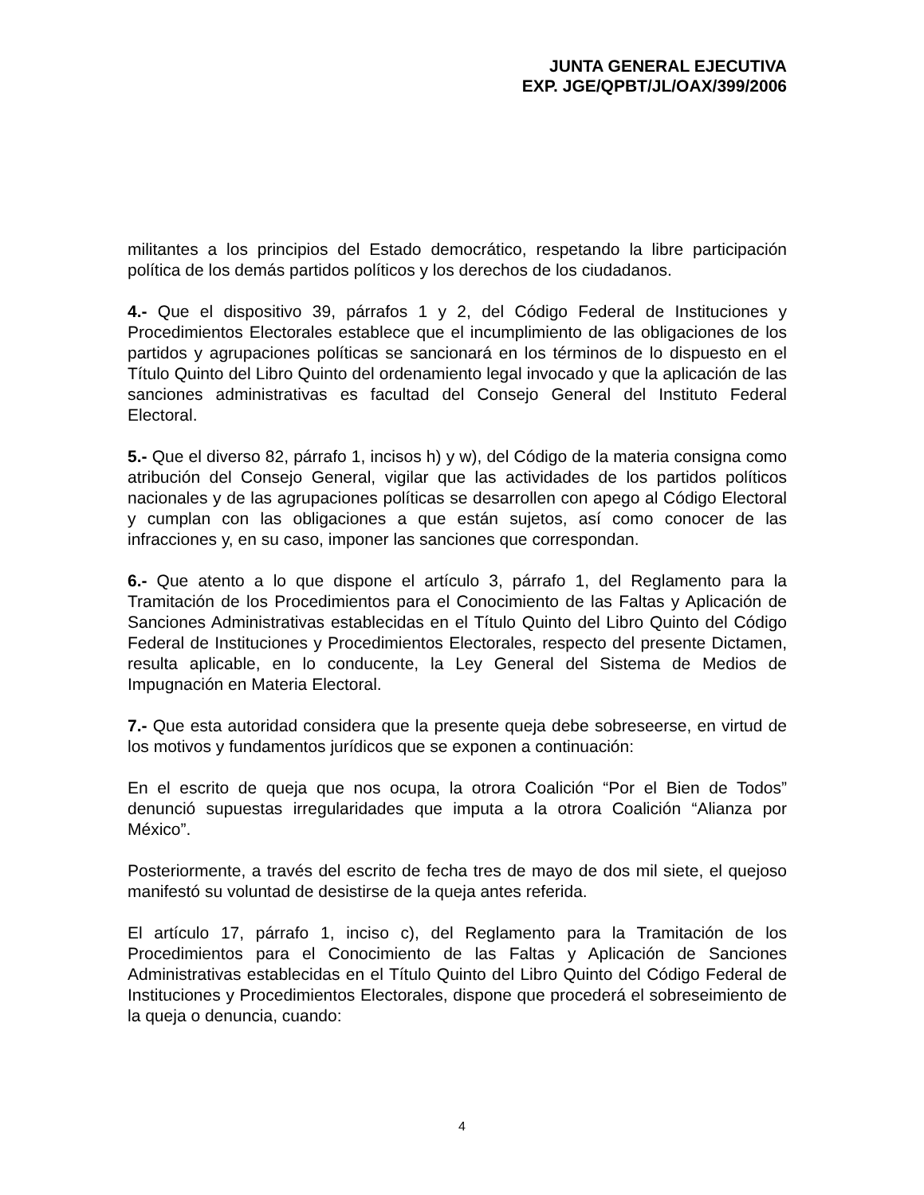JUNTA GENERAL EJECUTIVA
EXP. JGE/QPBT/JL/OAX/399/2006
militantes a los principios del Estado democrático, respetando la libre participación política de los demás partidos políticos y los derechos de los ciudadanos.
4.- Que el dispositivo 39, párrafos 1 y 2, del Código Federal de Instituciones y Procedimientos Electorales establece que el incumplimiento de las obligaciones de los partidos y agrupaciones políticas se sancionará en los términos de lo dispuesto en el Título Quinto del Libro Quinto del ordenamiento legal invocado y que la aplicación de las sanciones administrativas es facultad del Consejo General del Instituto Federal Electoral.
5.- Que el diverso 82, párrafo 1, incisos h) y w), del Código de la materia consigna como atribución del Consejo General, vigilar que las actividades de los partidos políticos nacionales y de las agrupaciones políticas se desarrollen con apego al Código Electoral y cumplan con las obligaciones a que están sujetos, así como conocer de las infracciones y, en su caso, imponer las sanciones que correspondan.
6.- Que atento a lo que dispone el artículo 3, párrafo 1, del Reglamento para la Tramitación de los Procedimientos para el Conocimiento de las Faltas y Aplicación de Sanciones Administrativas establecidas en el Título Quinto del Libro Quinto del Código Federal de Instituciones y Procedimientos Electorales, respecto del presente Dictamen, resulta aplicable, en lo conducente, la Ley General del Sistema de Medios de Impugnación en Materia Electoral.
7.- Que esta autoridad considera que la presente queja debe sobreseerse, en virtud de los motivos y fundamentos jurídicos que se exponen a continuación:
En el escrito de queja que nos ocupa, la otrora Coalición “Por el Bien de Todos” denunció supuestas irregularidades que imputa a la otrora Coalición “Alianza por México”.
Posteriormente, a través del escrito de fecha tres de mayo de dos mil siete, el quejoso manifestó su voluntad de desistirse de la queja antes referida.
El artículo 17, párrafo 1, inciso c), del Reglamento para la Tramitación de los Procedimientos para el Conocimiento de las Faltas y Aplicación de Sanciones Administrativas establecidas en el Título Quinto del Libro Quinto del Código Federal de Instituciones y Procedimientos Electorales, dispone que procederá el sobreseimiento de la queja o denuncia, cuando:
4